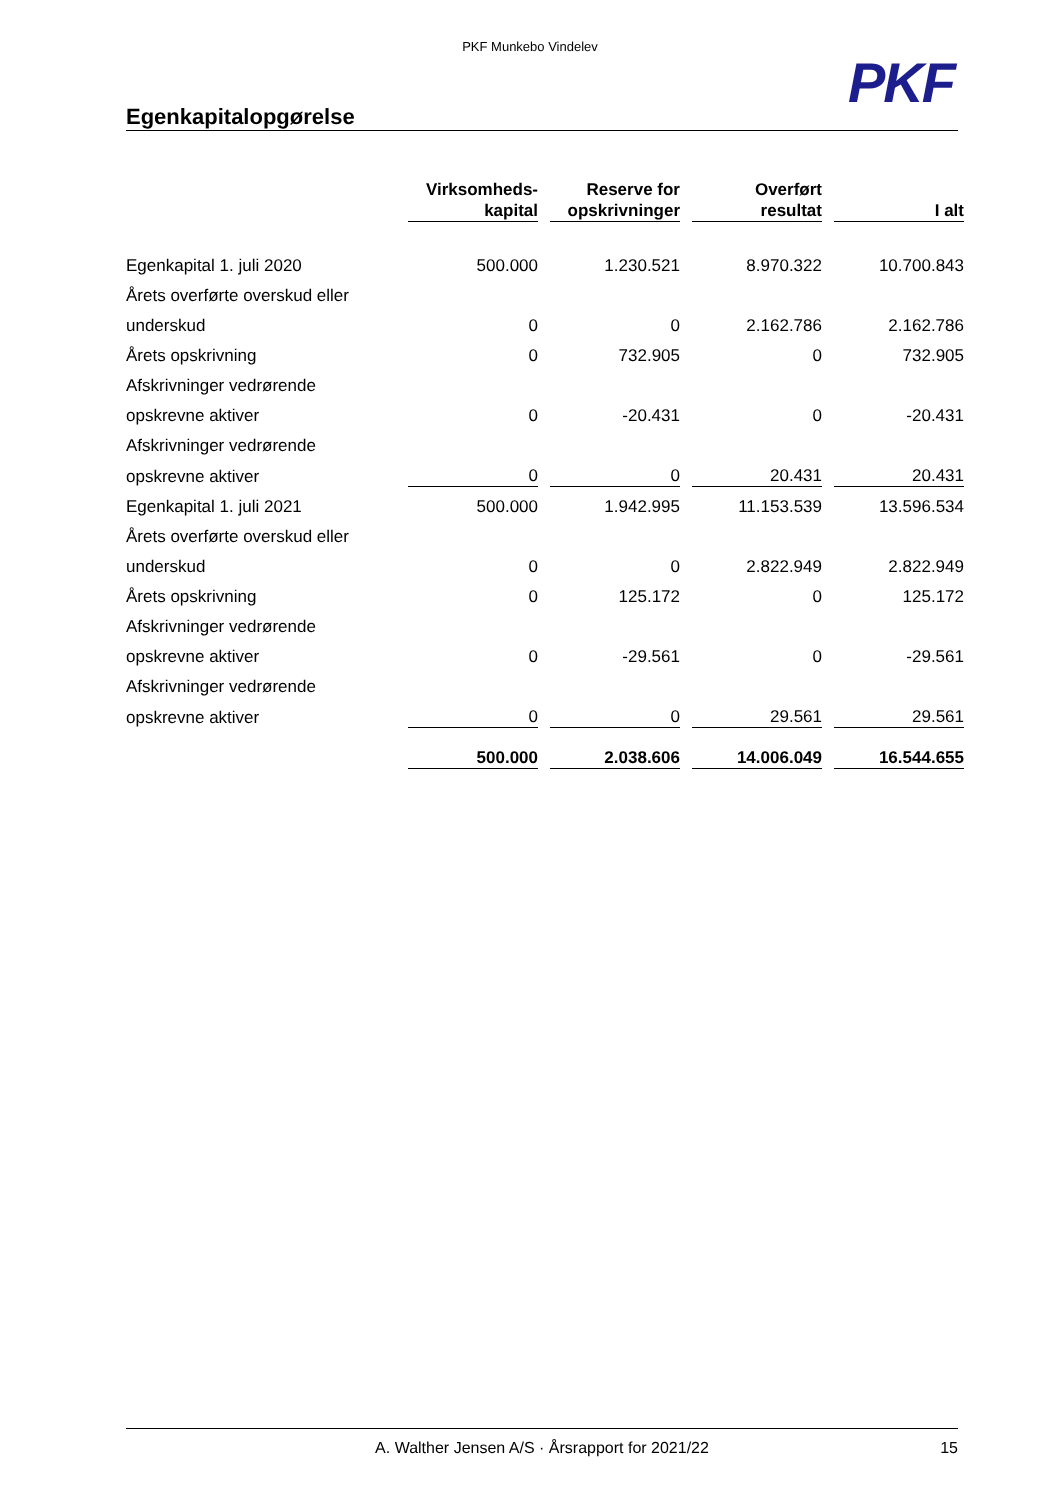PKF Munkebo Vindelev
PKF
Egenkapitalopgørelse
| | Virksomheds- kapital | Reserve for opskrivninger | Overført resultat | I alt |
| --- | --- | --- | --- | --- |
| Egenkapital 1. juli 2020 | 500.000 | 1.230.521 | 8.970.322 | 10.700.843 |
| Årets overførte overskud eller | | | | |
| underskud | 0 | 0 | 2.162.786 | 2.162.786 |
| Årets opskrivning | 0 | 732.905 | 0 | 732.905 |
| Afskrivninger vedrørende | | | | |
| opskrevne aktiver | 0 | -20.431 | 0 | -20.431 |
| Afskrivninger vedrørende | | | | |
| opskrevne aktiver | 0 | 0 | 20.431 | 20.431 |
| Egenkapital 1. juli 2021 | 500.000 | 1.942.995 | 11.153.539 | 13.596.534 |
| Årets overførte overskud eller | | | | |
| underskud | 0 | 0 | 2.822.949 | 2.822.949 |
| Årets opskrivning | 0 | 125.172 | 0 | 125.172 |
| Afskrivninger vedrørende | | | | |
| opskrevne aktiver | 0 | -29.561 | 0 | -29.561 |
| Afskrivninger vedrørende | | | | |
| opskrevne aktiver | 0 | 0 | 29.561 | 29.561 |
| | 500.000 | 2.038.606 | 14.006.049 | 16.544.655 |
A. Walther Jensen A/S · Årsrapport for 2021/22 15